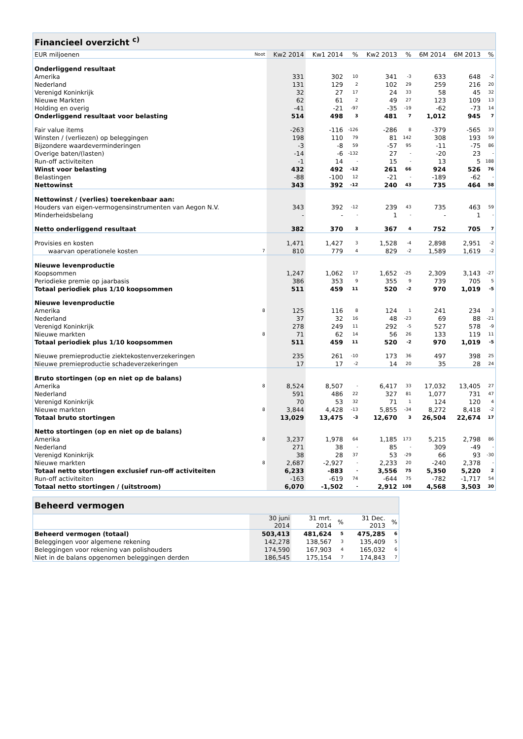| Financieel overzicht <sup>c)</sup> | | | | | | | | | |
| --- | --- | --- | --- | --- | --- | --- | --- | --- | --- |
| EUR miljoenen | Noot | Kw2 2014 | Kw1 2014 | % | Kw2 2013 | % | 6M 2014 | 6M 2013 | % |
| Onderliggend resultaat | | | | | | | | | |
| Amerika | | 331 | 302 | 10 | 341 | -3 | 633 | 648 | -2 |
| Nederland | | 131 | 129 | 2 | 102 | 29 | 259 | 216 | 20 |
| Verenigd Koninkrijk | | 32 | 27 | 17 | 24 | 33 | 58 | 45 | 32 |
| Nieuwe Markten | | 62 | 61 | 2 | 49 | 27 | 123 | 109 | 13 |
| Holding en overig | | -41 | -21 | -97 | -35 | -19 | -62 | -73 | 14 |
| Onderliggend resultaat voor belasting | | 514 | 498 | 3 | 481 | 7 | 1,012 | 945 | 7 |
| Fair value items | | -263 | -116 | -126 | -286 | 8 | -379 | -565 | 33 |
| Winsten / (verliezen) op beleggingen | | 198 | 110 | 79 | 81 | 142 | 308 | 193 | 59 |
| Bijzondere waardeverminderingen | | -3 | -8 | 59 | -57 | 95 | -11 | -75 | 86 |
| Overige baten/(lasten) | | -14 | -6 | -132 | 27 | - | -20 | 23 | - |
| Run-off activiteiten | | -1 | 14 | - | 15 | - | 13 | 5 | 188 |
| Winst voor belasting | | 432 | 492 | -12 | 261 | 66 | 924 | 526 | 76 |
| Belastingen | | -88 | -100 | 12 | -21 | - | -189 | -62 | - |
| Nettowinst | | 343 | 392 | -12 | 240 | 43 | 735 | 464 | 58 |
| Nettowinst / (verlies) toerekenbaar aan: | | | | | | | | | |
| Houders van eigen-vermogensinstrumenten van Aegon N.V. | | 343 | 392 | -12 | 239 | 43 | 735 | 463 | 59 |
| Minderheidsbelang | | - | - | - | 1 | - | - | 1 | - |
| Netto onderliggend resultaat | | 382 | 370 | 3 | 367 | 4 | 752 | 705 | 7 |
| Provisies en kosten | | 1,471 | 1,427 | 3 | 1,528 | -4 | 2,898 | 2,951 | -2 |
| waarvan operationele kosten | 7 | 810 | 779 | 4 | 829 | -2 | 1,589 | 1,619 | -2 |
| Nieuwe levenproductie | | | | | | | | | |
| Koopsommen | | 1,247 | 1,062 | 17 | 1,652 | -25 | 2,309 | 3,143 | -27 |
| Periodieke premie op jaarbasis | | 386 | 353 | 9 | 355 | 9 | 739 | 705 | 5 |
| Totaal periodiek plus 1/10 koopsommen | | 511 | 459 | 11 | 520 | -2 | 970 | 1,019 | -5 |
| Nieuwe levenproductie | | | | | | | | | |
| Amerika | 8 | 125 | 116 | 8 | 124 | 1 | 241 | 234 | 3 |
| Nederland | | 37 | 32 | 16 | 48 | -23 | 69 | 88 | -21 |
| Verenigd Koninkrijk | | 278 | 249 | 11 | 292 | -5 | 527 | 578 | -9 |
| Nieuwe markten | 8 | 71 | 62 | 14 | 56 | 26 | 133 | 119 | 11 |
| Totaal periodiek plus 1/10 koopsommen | | 511 | 459 | 11 | 520 | -2 | 970 | 1,019 | -5 |
| Nieuwe premieproductie ziektekostenverzekeringen | | 235 | 261 | -10 | 173 | 36 | 497 | 398 | 25 |
| Nieuwe premieproductie schadeverzekeringen | | 17 | 17 | -2 | 14 | 20 | 35 | 28 | 24 |
| Bruto stortingen (op en niet op de balans) | | | | | | | | | |
| Amerika | 8 | 8,524 | 8,507 | - | 6,417 | 33 | 17,032 | 13,405 | 27 |
| Nederland | | 591 | 486 | 22 | 327 | 81 | 1,077 | 731 | 47 |
| Verenigd Koninkrijk | | 70 | 53 | 32 | 71 | 1 | 124 | 120 | 4 |
| Nieuwe markten | 8 | 3,844 | 4,428 | -13 | 5,855 | -34 | 8,272 | 8,418 | -2 |
| Totaal bruto stortingen | | 13,029 | 13,475 | -3 | 12,670 | 3 | 26,504 | 22,674 | 17 |
| Netto stortingen (op en niet op de balans) | | | | | | | | | |
| Amerika | 8 | 3,237 | 1,978 | 64 | 1,185 | 173 | 5,215 | 2,798 | 86 |
| Nederland | | 271 | 38 | - | 85 | - | 309 | -49 | - |
| Verenigd Koninkrijk | | 38 | 28 | 37 | 53 | -29 | 66 | 93 | -30 |
| Nieuwe markten | 8 | 2,687 | -2,927 | - | 2,233 | 20 | -240 | 2,378 | - |
| Totaal netto stortingen exclusief run-off activiteiten | | 6,233 | -883 | - | 3,556 | 75 | 5,350 | 5,220 | 2 |
| Run-off activiteiten | | -163 | -619 | 74 | -644 | 75 | -782 | -1,717 | 54 |
| Totaal netto stortingen / (uitstroom) | | 6,070 | -1,502 | - | 2,912 | 108 | 4,568 | 3,503 | 30 |
| Beheerd vermogen | | | | | | |
| --- | --- | --- | --- | --- | --- | --- |
| | | 30 juni 2014 | 31 mrt. 2014 | % | 31 Dec. 2013 | % |
| Beheerd vermogen (totaal) | | 503,413 | 481,624 | 5 | 475,285 | 6 |
| Beleggingen voor algemene rekening | | 142,278 | 138,567 | 3 | 135,409 | 5 |
| Beleggingen voor rekening van polishouders | | 174,590 | 167,903 | 4 | 165,032 | 6 |
| Niet in de balans opgenomen beleggingen derden | | 186,545 | 175,154 | 7 | 174,843 | 7 |